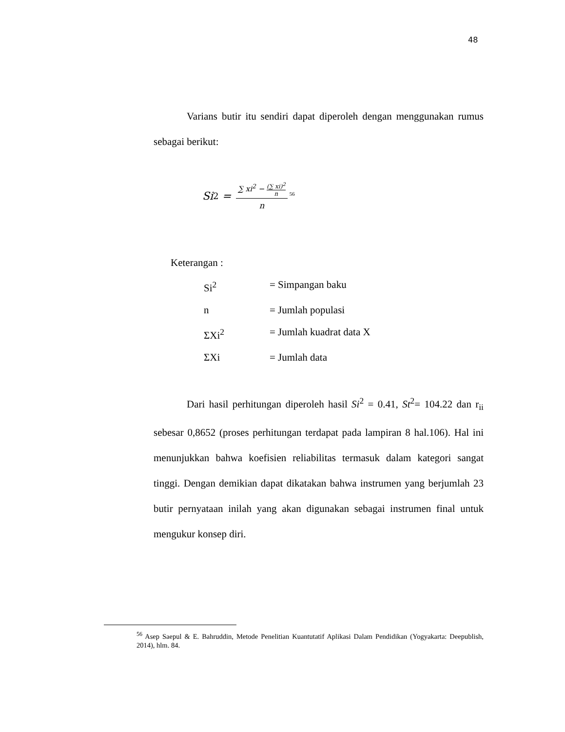48
Varians butir itu sendiri dapat diperoleh dengan menggunakan rumus sebagai berikut:
Si<sup>2</sup> = ∑ xi<sup>2</sup> − (∑ xi)<sup>2</sup> n n <sup>56</sup>
Keterangan :
Si<sup>2</sup> = Simpangan baku
n = Jumlah populasi
ΣXi<sup>2</sup> = Jumlah kuadrat data X
ΣXi = Jumlah data
Dari hasil perhitungan diperoleh hasil Si<sup>2</sup> = 0.41, St<sup>2</sup>= 104.22 dan r<sub>ii</sub> sebesar 0,8652 (proses perhitungan terdapat pada lampiran 8 hal.106). Hal ini menunjukkan bahwa koefisien reliabilitas termasuk dalam kategori sangat tinggi. Dengan demikian dapat dikatakan bahwa instrumen yang berjumlah 23 butir pernyataan inilah yang akan digunakan sebagai instrumen final untuk mengukur konsep diri.
<sup>56</sup> Asep Saepul & E. Bahruddin, Metode Penelitian Kuantutatif Aplikasi Dalam Pendidikan (Yogyakarta: Deepublish, 2014), hlm. 84.